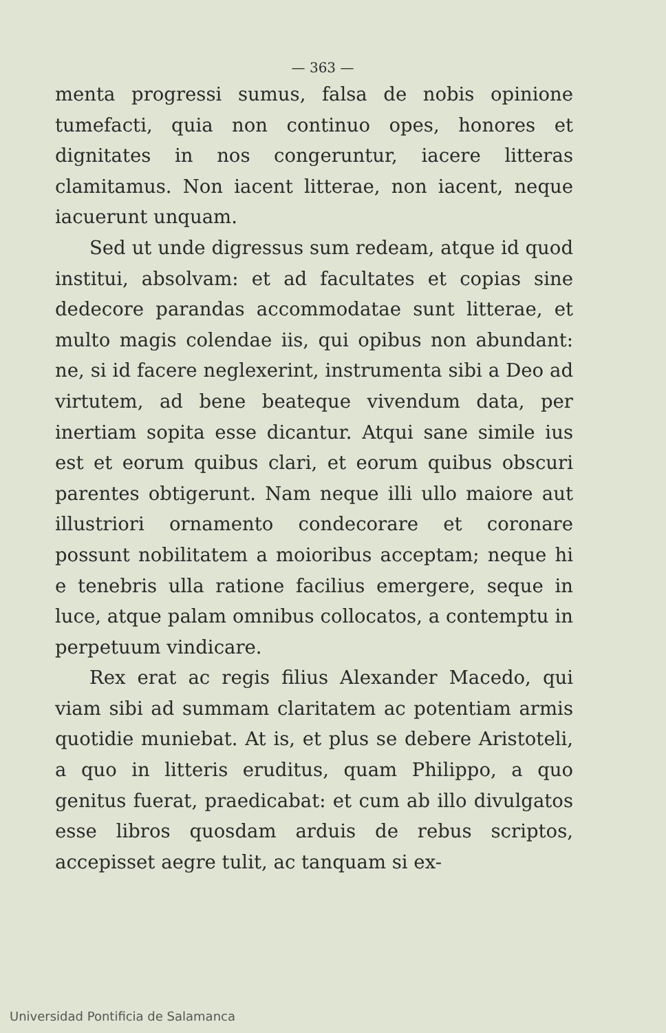— 363 —
menta progressi sumus, falsa de nobis opinione tumefacti, quia non continuo opes, honores et dignitates in nos congeruntur, iacere litteras clamitamus. Non iacent litterae, non iacent, neque iacuerunt unquam.
Sed ut unde digressus sum redeam, atque id quod institui, absolvam: et ad facultates et copias sine dedecore parandas accommodatae sunt litterae, et multo magis colendae iis, qui opibus non abundant: ne, si id facere neglexerint, instrumenta sibi a Deo ad virtutem, ad bene beateque vivendum data, per inertiam sopita esse dicantur. Atqui sane simile ius est et eorum quibus clari, et eorum quibus obscuri parentes obtigerunt. Nam neque illi ullo maiore aut illustriori ornamento condecorare et coronare possunt nobilitatem a moioribus acceptam; neque hi e tenebris ulla ratione facilius emergere, seque in luce, atque palam omnibus collocatos, a contemptu in perpetuum vindicare.
Rex erat ac regis filius Alexander Macedo, qui viam sibi ad summam claritatem ac potentiam armis quotidie muniebat. At is, et plus se debere Aristoteli, a quo in litteris eruditus, quam Philippo, a quo genitus fuerat, praedicabat: et cum ab illo divulgatos esse libros quosdam arduis de rebus scriptos, accepisset aegre tulit, ac tanquam si ex-
Universidad Pontificia de Salamanca